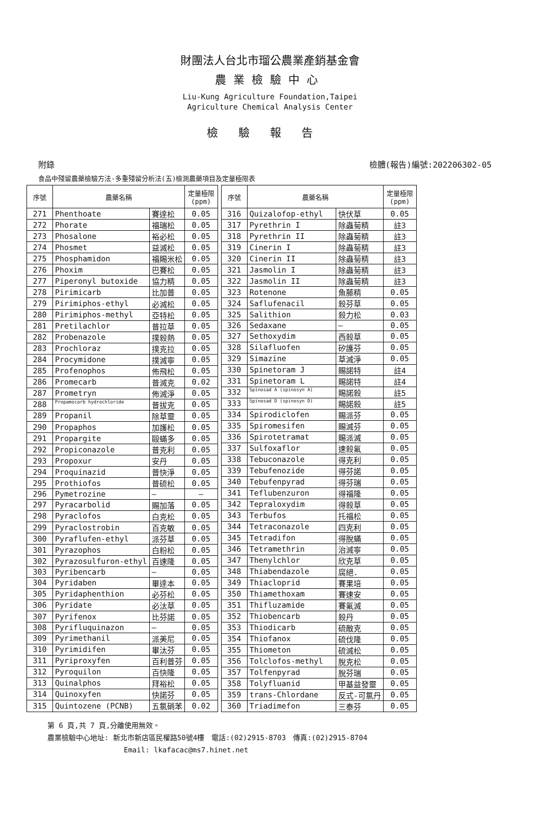財團法人台北市瑠公農業產銷基金會
農業檢驗中心
Liu-Kung Agriculture Foundation,Taipei
Agriculture Chemical Analysis Center
檢驗報告
附錄 檢體(報告)編號:202206302-05
食品中殘留農藥檢驗方法-多重殘留分析法(五)檢測農藥項目及定量極限表
| 序號 | 農藥名稱 | | 定量極限 (ppm) |
| --- | --- | --- | --- |
| 271 | Phenthoate | 賽達松 | 0.05 |
| 272 | Phorate | 福瑞松 | 0.05 |
| 273 | Phosalone | 裕必松 | 0.05 |
| 274 | Phosmet | 益滅松 | 0.05 |
| 275 | Phosphamidon | 福賜米松 | 0.05 |
| 276 | Phoxim | 巴賽松 | 0.05 |
| 277 | Piperonyl butoxide | 協力精 | 0.05 |
| 278 | Pirimicarb | 比加普 | 0.05 |
| 279 | Pirimiphos-ethyl | 必滅松 | 0.05 |
| 280 | Pirimiphos-methyl | 亞特松 | 0.05 |
| 281 | Pretilachlor | 普拉草 | 0.05 |
| 282 | Probenazole | 撲殺熱 | 0.05 |
| 283 | Prochloraz | 撲克拉 | 0.05 |
| 284 | Procymidone | 撲滅寧 | 0.05 |
| 285 | Profenophos | 佈飛松 | 0.05 |
| 286 | Promecarb | 普滅克 | 0.02 |
| 287 | Prometryn | 佈滅淨 | 0.05 |
| 288 | Propamocarb hydrochloride | 普拔克 | 0.05 |
| 289 | Propanil | 除草靈 | 0.05 |
| 290 | Propaphos | 加護松 | 0.05 |
| 291 | Propargite | 毆蟎多 | 0.05 |
| 292 | Propiconazole | 普克利 | 0.05 |
| 293 | Propoxur | 安丹 | 0.05 |
| 294 | Proquinazid | 普快淨 | 0.05 |
| 295 | Prothiofos | 普硫松 | 0.05 |
| 296 | Pymetrozine | — | — |
| 297 | Pyracarbolid | 賜加落 | 0.05 |
| 298 | Pyraclofos | 白克松 | 0.05 |
| 299 | Pyraclostrobin | 百克敏 | 0.05 |
| 300 | Pyraflufen-ethyl | 派芬草 | 0.05 |
| 301 | Pyrazophos | 白粉松 | 0.05 |
| 302 | Pyrazosulfuron-ethyl | 百速隆 | 0.05 |
| 303 | Pyribencarb | — | 0.05 |
| 304 | Pyridaben | 畢達本 | 0.05 |
| 305 | Pyridaphenthion | 必芬松 | 0.05 |
| 306 | Pyridate | 必汰草 | 0.05 |
| 307 | Pyrifenox | 比芬諾 | 0.05 |
| 308 | Pyrifluquinazon | — | 0.05 |
| 309 | Pyrimethanil | 派美尼 | 0.05 |
| 310 | Pyrimidifen | 畢汰芬 | 0.05 |
| 311 | Pyriproxyfen | 百利普芬 | 0.05 |
| 312 | Pyroquilon | 百快隆 | 0.05 |
| 313 | Quinalphos | 拜裕松 | 0.05 |
| 314 | Quinoxyfen | 快諾芬 | 0.05 |
| 315 | Quintozene (PCNB) | 五氯硝苯 | 0.02 |
| 序號 | 農藥名稱 | | 定量極限 (ppm) |
| --- | --- | --- | --- |
| 316 | Quizalofop-ethyl | 快伏草 | 0.05 |
| 317 | Pyrethrin I | 除蟲菊精 | 註3 |
| 318 | Pyrethrin II | 除蟲菊精 | 註3 |
| 319 | Cinerin I | 除蟲菊精 | 註3 |
| 320 | Cinerin II | 除蟲菊精 | 註3 |
| 321 | Jasmolin I | 除蟲菊精 | 註3 |
| 322 | Jasmolin II | 除蟲菊精 | 註3 |
| 323 | Rotenone | 魚藤精 | 0.05 |
| 324 | Saflufenacil | 殺芬草 | 0.05 |
| 325 | Salithion | 殺力松 | 0.03 |
| 326 | Sedaxane | — | 0.05 |
| 327 | Sethoxydim | 西殺草 | 0.05 |
| 328 | Silafluofen | 矽護芬 | 0.05 |
| 329 | Simazine | 草滅淨 | 0.05 |
| 330 | Spinetoram J | 賜諾特 | 註4 |
| 331 | Spinetoram L | 賜諾特 | 註4 |
| 332 | Spinosad A (spinosyn A) | 賜諾殺 | 註5 |
| 333 | Spinosad D (spinosyn D) | 賜諾殺 | 註5 |
| 334 | Spirodiclofen | 賜派芬 | 0.05 |
| 335 | Spiromesifen | 賜滅芬 | 0.05 |
| 336 | Spirotetramat | 賜派滅 | 0.05 |
| 337 | Sulfoxaflor | 速殺氟 | 0.05 |
| 338 | Tebuconazole | 得克利 | 0.05 |
| 339 | Tebufenozide | 得芬諾 | 0.05 |
| 340 | Tebufenpyrad | 得芬瑞 | 0.05 |
| 341 | Teflubenzuron | 得福隆 | 0.05 |
| 342 | Tepraloxydim | 得殺草 | 0.05 |
| 343 | Terbufos | 托福松 | 0.05 |
| 344 | Tetraconazole | 四克利 | 0.05 |
| 345 | Tetradifon | 得脫蟎 | 0.05 |
| 346 | Tetramethrin | 治滅寧 | 0.05 |
| 347 | Thenylchlor | 欣克草 | 0.05 |
| 348 | Thiabendazole | 腐絕. | 0.05 |
| 349 | Thiacloprid | 賽果培 | 0.05 |
| 350 | Thiamethoxam | 賽速安 | 0.05 |
| 351 | Thifluzamide | 賽氟滅 | 0.05 |
| 352 | Thiobencarb | 殺丹 | 0.05 |
| 353 | Thiodicarb | 硫敵克 | 0.05 |
| 354 | Thiofanox | 硫伐隆 | 0.05 |
| 355 | Thiometon | 硫滅松 | 0.05 |
| 356 | Tolclofos-methyl | 脫克松 | 0.05 |
| 357 | Tolfenpyrad | 脫芬瑞 | 0.05 |
| 358 | Tolyfluanid | 甲基益發靈 | 0.05 |
| 359 | trans-Chlordane | 反式-可氯丹 | 0.05 |
| 360 | Triadimefon | 三泰芬 | 0.05 |
第 6 頁,共 7 頁,分離使用無效。
農業檢驗中心地址: 新北市新店區民權路50號4樓　電話:(02)2915-8703　傳真:(02)2915-8704
Email: lkafacac@ms7.hinet.net